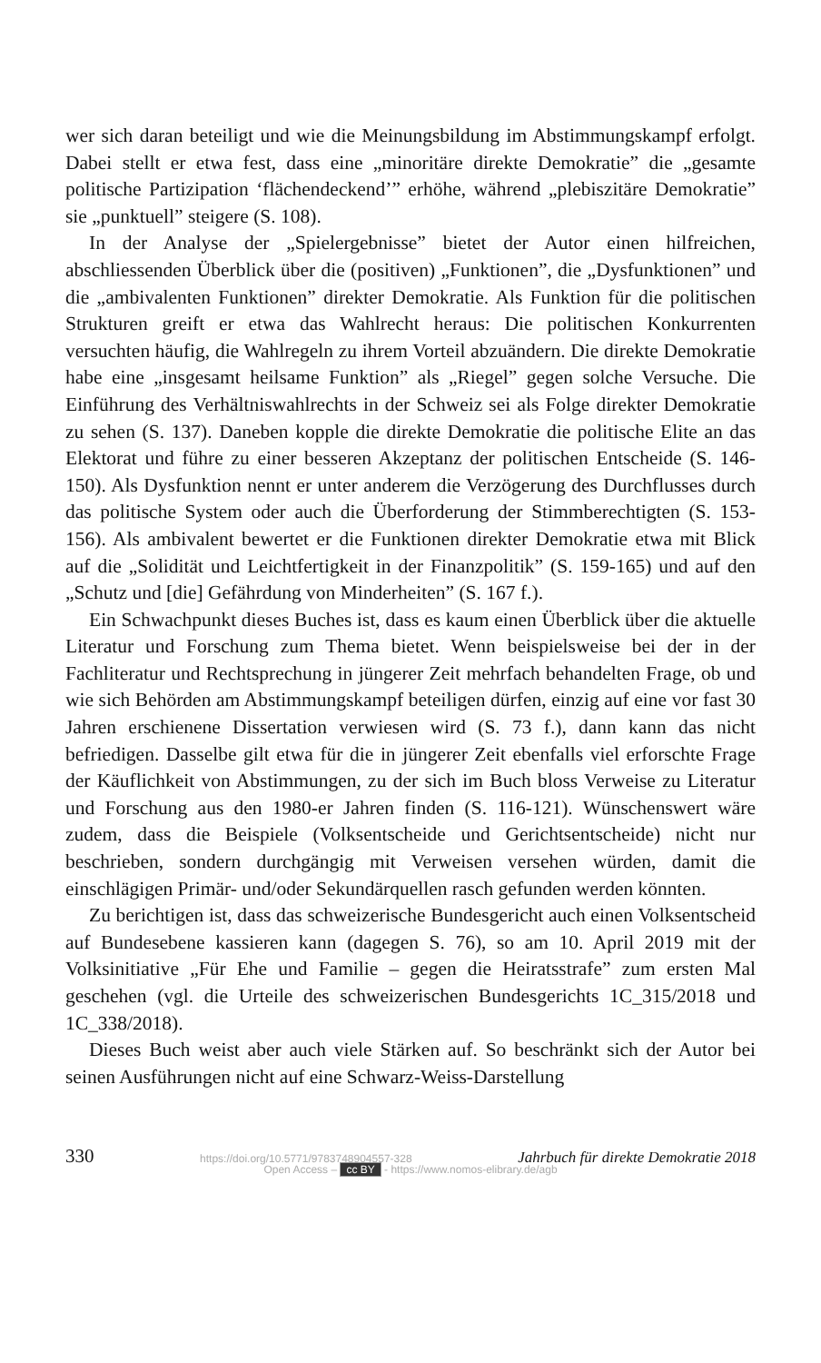wer sich daran beteiligt und wie die Meinungsbildung im Abstimmungs­kampf erfolgt. Dabei stellt er etwa fest, dass eine „minoritäre direkte De­mokratie” die „gesamte politische Partizipation ‘flächendeckend’” erhöhe, während „plebiszitäre Demokratie” sie „punktuell” steigere (S. 108).
In der Analyse der „Spielergebnisse” bietet der Autor einen hilfreichen, abschliessenden Überblick über die (positiven) „Funktionen”, die „Dys­funktionen” und die „ambivalenten Funktionen” direkter Demokratie. Als Funktion für die politischen Strukturen greift er etwa das Wahlrecht heraus: Die politischen Konkurrenten versuchten häufig, die Wahlregeln zu ihrem Vorteil abzuändern. Die direkte Demokratie habe eine „insgesamt heilsame Funktion” als „Riegel” gegen solche Versuche. Die Einführung des Ver­hältniswahlrechts in der Schweiz sei als Folge direkter Demokratie zu sehen (S. 137). Daneben kopple die direkte Demokratie die politische Elite an das Elektorat und führe zu einer besseren Akzeptanz der politischen Entscheide (S. 146-150). Als Dysfunktion nennt er unter anderem die Verzögerung des Durchflusses durch das politische System oder auch die Überforderung der Stimmberechtigten (S. 153-156). Als ambivalent bewertet er die Funktio­nen direkter Demokratie etwa mit Blick auf die „Solidität und Leichtfertig­keit in der Finanzpolitik” (S. 159-165) und auf den „Schutz und [die] Ge­fährdung von Minderheiten” (S. 167 f.).
Ein Schwachpunkt dieses Buches ist, dass es kaum einen Überblick über die aktuelle Literatur und Forschung zum Thema bietet. Wenn beispiels­weise bei der in der Fachliteratur und Rechtsprechung in jüngerer Zeit mehrfach behandelten Frage, ob und wie sich Behörden am Abstimmungs­kampf beteiligen dürfen, einzig auf eine vor fast 30 Jahren erschienene Dis­sertation verwiesen wird (S. 73 f.), dann kann das nicht befriedigen. Das­selbe gilt etwa für die in jüngerer Zeit ebenfalls viel erforschte Frage der Käuflichkeit von Abstimmungen, zu der sich im Buch bloss Verweise zu Literatur und Forschung aus den 1980-er Jahren finden (S. 116-121). Wün­schenswert wäre zudem, dass die Beispiele (Volksentscheide und Gerichts­entscheide) nicht nur beschrieben, sondern durchgängig mit Verweisen ver­sehen würden, damit die einschlägigen Primär- und/oder Sekundärquellen rasch gefunden werden könnten.
Zu berichtigen ist, dass das schweizerische Bundesgericht auch einen Volksentscheid auf Bundesebene kassieren kann (dagegen S. 76), so am 10. April 2019 mit der Volksinitiative „Für Ehe und Familie – gegen die Heiratsstrafe” zum ersten Mal geschehen (vgl. die Urteile des schweizeri­schen Bundesgerichts 1C_315/2018 und 1C_338/2018).
Dieses Buch weist aber auch viele Stärken auf. So beschränkt sich der Autor bei seinen Ausführungen nicht auf eine Schwarz-Weiss-Darstellung
330 https://doi.org/10.5771/9783748904557-328 Jahrbuch für direkte Demokratie 2018
Open Access – cc BY - https://www.nomos-elibrary.de/agb